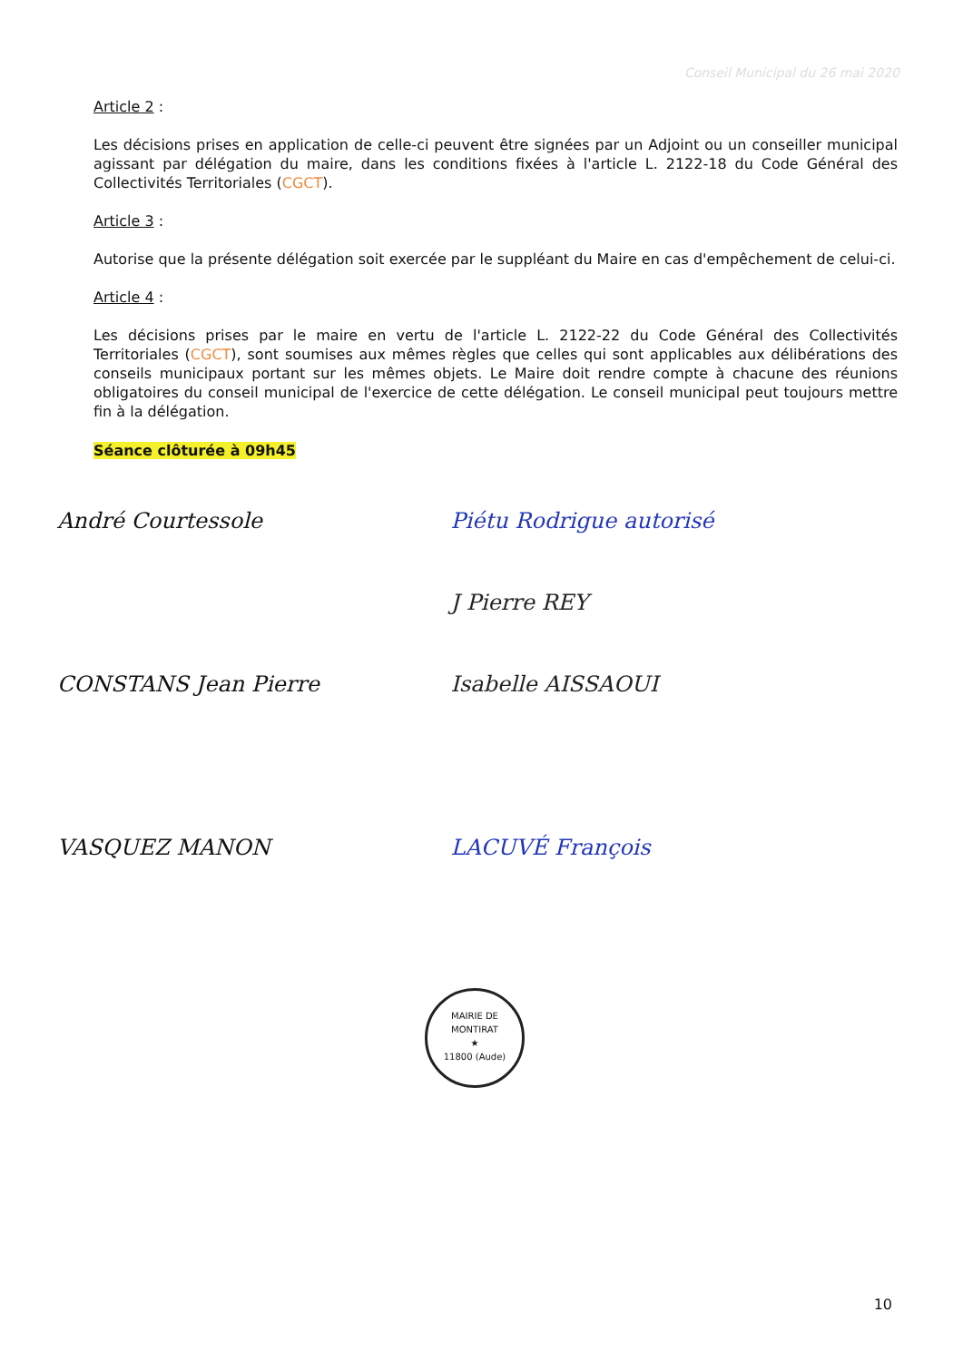Conseil Municipal du 26 mai 2020
Article 2 :
Les décisions prises en application de celle-ci peuvent être signées par un Adjoint ou un conseiller municipal agissant par délégation du maire, dans les conditions fixées à l'article L. 2122-18 du Code Général des Collectivités Territoriales (CGCT).
Article 3 :
Autorise que la présente délégation soit exercée par le suppléant du Maire en cas d'empêchement de celui-ci.
Article 4 :
Les décisions prises par le maire en vertu de l'article L. 2122-22 du Code Général des Collectivités Territoriales (CGCT), sont soumises aux mêmes règles que celles qui sont applicables aux délibérations des conseils municipaux portant sur les mêmes objets. Le Maire doit rendre compte à chacune des réunions obligatoires du conseil municipal de l'exercice de cette délégation. Le conseil municipal peut toujours mettre fin à la délégation.
Séance clôturée à 09h45
André Courtessole
CONSTANS Jean Pierre
VASQUEZ MANON
Piétu Rodrigue autorisé
J Pierre REY
Isabelle AISSAOUI
LACUVÉ François
MAIRIE DE MONTIRAT
★
11800 (Aude)
10